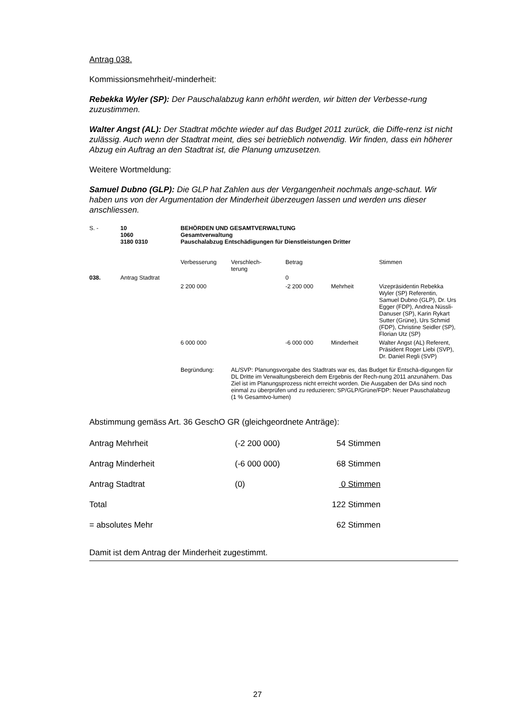Antrag 038.
Kommissionsmehrheit/-minderheit:
Rebekka Wyler (SP): Der Pauschalabzug kann erhöht werden, wir bitten der Verbesse-rung zuzustimmen.
Walter Angst (AL): Der Stadtrat möchte wieder auf das Budget 2011 zurück, die Diffe-renz ist nicht zulässig. Auch wenn der Stadtrat meint, dies sei betrieblich notwendig. Wir finden, dass ein höherer Abzug ein Auftrag an den Stadtrat ist, die Planung umzusetzen.
Weitere Wortmeldung:
Samuel Dubno (GLP): Die GLP hat Zahlen aus der Vergangenheit nochmals ange-schaut. Wir haben uns von der Argumentation der Minderheit überzeugen lassen und werden uns dieser anschliessen.
| S. - | 10 1060 3180 0310 | BEHÖRDEN UND GESAMTVERWALTUNG Gesamtverwaltung Pauschalabzug Entschädigungen für Dienstleistungen Dritter | | | | |
| | | Verbesserung | Verschlech- terung | Betrag | | Stimmen |
| 038. | Antrag Stadtrat | | | 0 | | |
| | | 2 200 000 | | -2 200 000 | Mehrheit | Vizepräsidentin Rebekka Wyler (SP) Referentin, Samuel Dubno (GLP), Dr. Urs Egger (FDP), Andrea Nüssli-Danuser (SP), Karin Rykart Sutter (Grüne), Urs Schmid (FDP), Christine Seidler (SP), Florian Utz (SP) |
| | | 6 000 000 | | -6 000 000 | Minderheit | Walter Angst (AL) Referent, Präsident Roger Liebi (SVP), Dr. Daniel Regli (SVP) |
| | | Begründung: | AL/SVP: Planungsvorgabe des Stadtrats war es, das Budget für Entschä-digungen für DL Dritte im Verwaltungsbereich dem Ergebnis der Rech-nung 2011 anzunähern. Das Ziel ist im Planungsprozess nicht erreicht worden. Die Ausgaben der DAs sind noch einmal zu überprüfen und zu reduzieren; SP/GLP/Grüne/FDP: Neuer Pauschalabzug (1 % Gesamtvo-lumen) | | | |
Abstimmung gemäss Art. 36 GeschO GR (gleichgeordnete Anträge):
| Antrag Mehrheit | (-2 200 000) | 54 Stimmen |
| Antrag Minderheit | (-6 000 000) | 68 Stimmen |
| Antrag Stadtrat | (0) | 0 Stimmen |
| Total | | 122 Stimmen |
| = absolutes Mehr | | 62 Stimmen |
Damit ist dem Antrag der Minderheit zugestimmt.
27